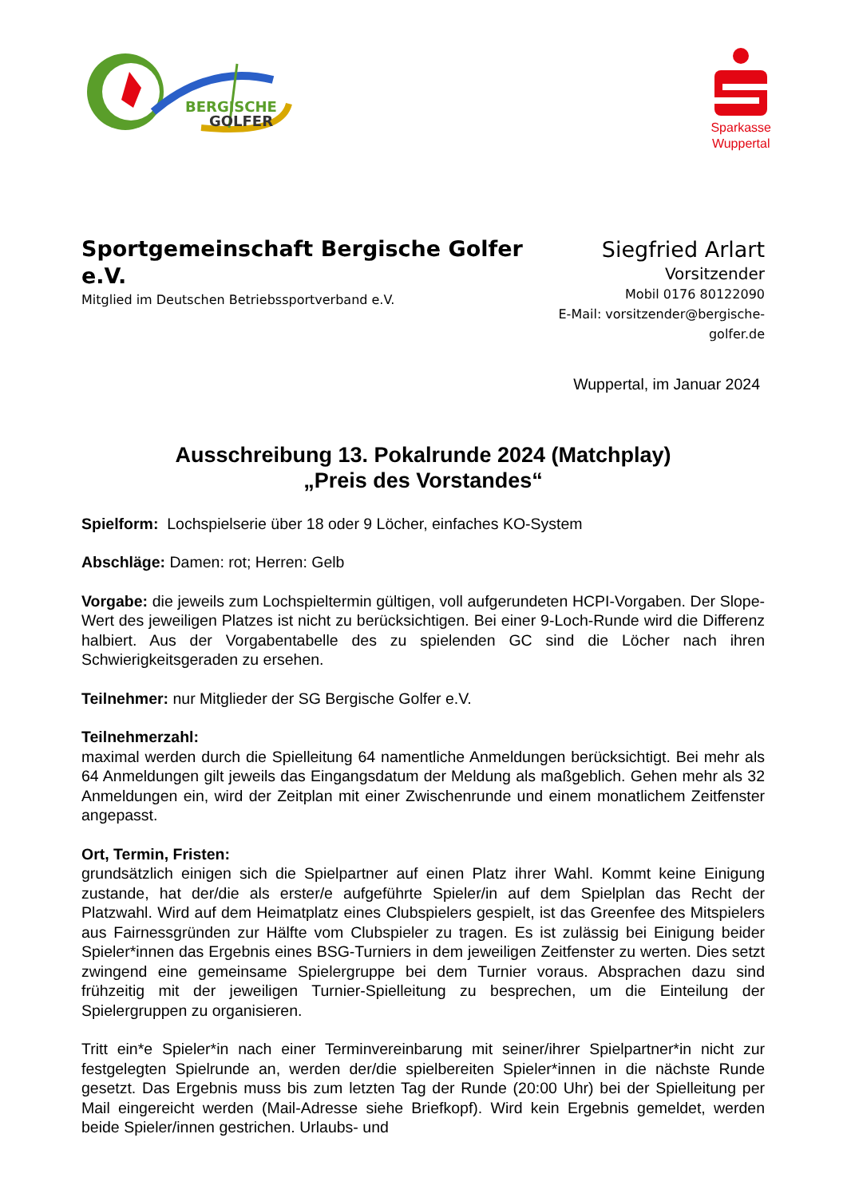BERGISCHE
GOLFER
Sparkasse
Wuppertal
Sportgemeinschaft Bergische Golfer e.V.
Mitglied im Deutschen Betriebssportverband e.V.
Siegfried Arlart
Vorsitzender
Mobil 0176 80122090
E-Mail: vorsitzender@bergische-golfer.de
Wuppertal, im Januar 2024
Ausschreibung 13. Pokalrunde 2024 (Matchplay)
„Preis des Vorstandes“
Spielform: Lochspielserie über 18 oder 9 Löcher, einfaches KO-System
Abschläge: Damen: rot; Herren: Gelb
Vorgabe: die jeweils zum Lochspieltermin gültigen, voll aufgerundeten HCPI-Vorgaben. Der Slope-Wert des jeweiligen Platzes ist nicht zu berücksichtigen. Bei einer 9-Loch-Runde wird die Differenz halbiert. Aus der Vorgabentabelle des zu spielenden GC sind die Löcher nach ihren Schwierigkeitsgeraden zu ersehen.
Teilnehmer: nur Mitglieder der SG Bergische Golfer e.V.
Teilnehmerzahl:
maximal werden durch die Spielleitung 64 namentliche Anmeldungen berücksichtigt. Bei mehr als 64 Anmeldungen gilt jeweils das Eingangsdatum der Meldung als maßgeblich. Gehen mehr als 32 Anmeldungen ein, wird der Zeitplan mit einer Zwischenrunde und einem monatlichem Zeitfenster angepasst.
Ort, Termin, Fristen:
grundsätzlich einigen sich die Spielpartner auf einen Platz ihrer Wahl. Kommt keine Einigung zustande, hat der/die als erster/e aufgeführte Spieler/in auf dem Spielplan das Recht der Platzwahl. Wird auf dem Heimatplatz eines Clubspielers gespielt, ist das Greenfee des Mitspielers aus Fairnessgründen zur Hälfte vom Clubspieler zu tragen. Es ist zulässig bei Einigung beider Spieler*innen das Ergebnis eines BSG-Turniers in dem jeweiligen Zeitfenster zu werten. Dies setzt zwingend eine gemeinsame Spielergruppe bei dem Turnier voraus. Absprachen dazu sind frühzeitig mit der jeweiligen Turnier-Spielleitung zu besprechen, um die Einteilung der Spielergruppen zu organisieren.
Tritt ein*e Spieler*in nach einer Terminvereinbarung mit seiner/ihrer Spielpartner*in nicht zur festgelegten Spielrunde an, werden der/die spielbereiten Spieler*innen in die nächste Runde gesetzt. Das Ergebnis muss bis zum letzten Tag der Runde (20:00 Uhr) bei der Spielleitung per Mail eingereicht werden (Mail-Adresse siehe Briefkopf). Wird kein Ergebnis gemeldet, werden beide Spieler/innen gestrichen. Urlaubs- und